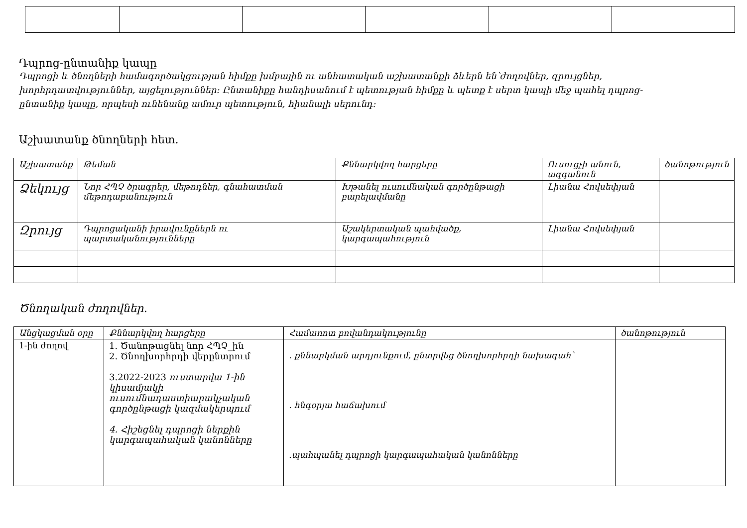Դպրոց-ընտանիք կապը
Դպրոցի և ծնողների համագործակցության հիմքը խմբային ու անհատական աշխատանքի ձևերն են՝ժողովներ, զրույցներ, խորհրդատվություններ, այցելություններ: Ընտանիքը հանդիսանում է պետության հիմքը և պետք է սերտ կապի մեջ պահել դպրոց- ընտանիք կապը, որպեսի ունենանք ամուր պետություն, հիանալի սերունդ:
Աշխատանք ծնողների հետ.
| Աշխատանք | Թեման | Քննարկվող հարցերը | Ուսուցչի անուն, ազգանուն | ծանոթություն |
| --- | --- | --- | --- | --- |
| Ձեկույց | Նոր ՀՊՉ ծրագրեր, մեթոդներ, գնահատման մեթոդաբանություն | Խթանել ուսումնական գործընթացի բարելավմանը | Լիանա Հովսեփյան | |
| Զրույց | Դպրոցականի իրավունքներն ու պարտականությունները | Աշակերտական պահվածք, կարգապահություն | Լիանա Հովսեփյան | |
Ծնողական ժողովներ.
| Անցկացման օրը | Քննարկվող հարցերը | Համառոտ բովանդակությունը | ծանոթություն |
| --- | --- | --- | --- |
| 1-ին ժողով | 1. Ծանոթացնել նոր ՀՊՉ_ին 2. Ծնողխորհրդի վերընտրում 3.2022-2023 ուստարվա 1-ին կիսամյակի ուսումնադաստիարակչական գործընթացի կազմակերպում 4. Հիշեցնել դպրոցի ներքին կարգապահական կանոնները | . քննարկման արդյունքում, ընտրվեց ծնողխորհրդի նախագահ՝ . հնգօրյա հաճախում .պահպանել դպրոցի կարգապահական կանոնները | |